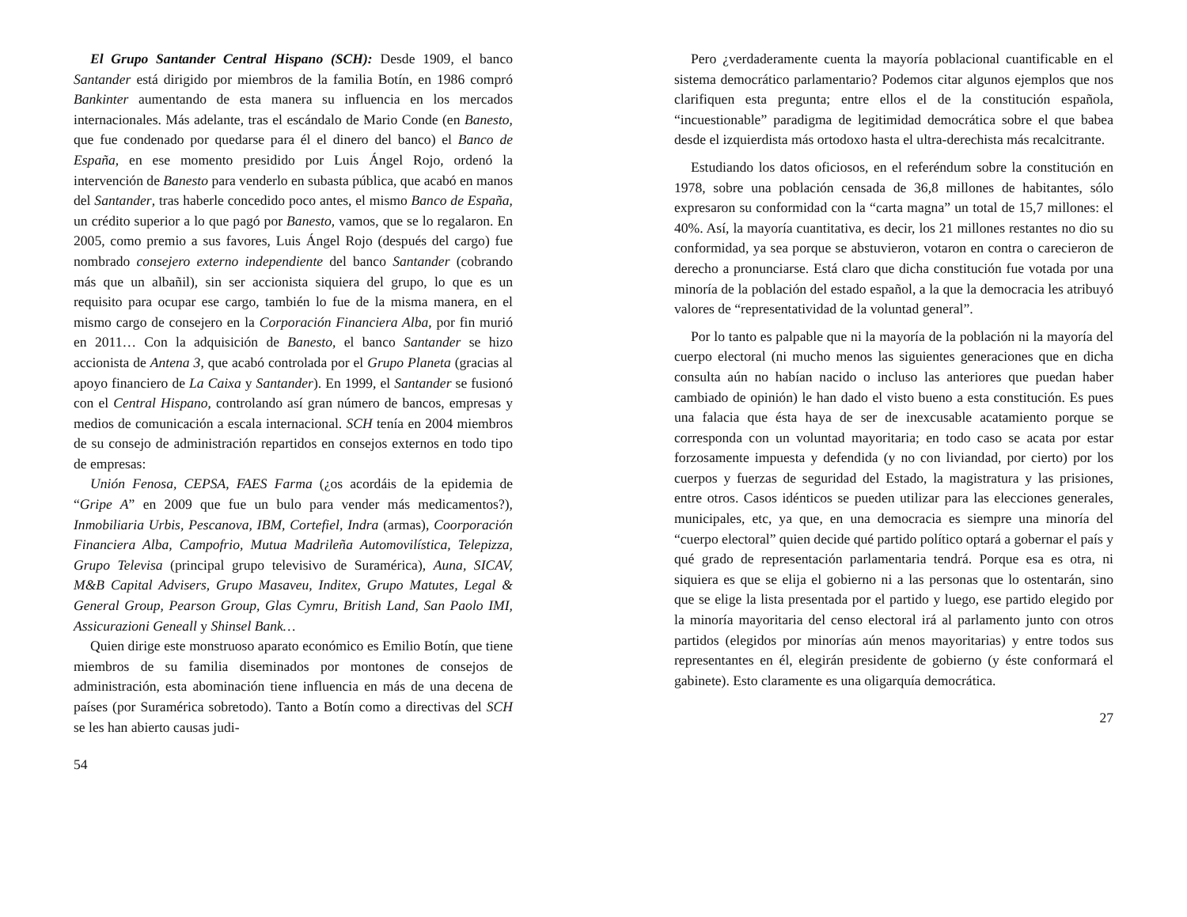El Grupo Santander Central Hispano (SCH): Desde 1909, el banco Santander está dirigido por miembros de la familia Botín, en 1986 compró Bankinter aumentando de esta manera su influencia en los mercados internacionales. Más adelante, tras el escándalo de Mario Conde (en Banesto, que fue condenado por quedarse para él el dinero del banco) el Banco de España, en ese momento presidido por Luis Ángel Rojo, ordenó la intervención de Banesto para venderlo en subasta pública, que acabó en manos del Santander, tras haberle concedido poco antes, el mismo Banco de España, un crédito superior a lo que pagó por Banesto, vamos, que se lo regalaron. En 2005, como premio a sus favores, Luis Ángel Rojo (después del cargo) fue nombrado consejero externo independiente del banco Santander (cobrando más que un albañil), sin ser accionista siquiera del grupo, lo que es un requisito para ocupar ese cargo, también lo fue de la misma manera, en el mismo cargo de consejero en la Corporación Financiera Alba, por fin murió en 2011… Con la adquisición de Banesto, el banco Santander se hizo accionista de Antena 3, que acabó controlada por el Grupo Planeta (gracias al apoyo financiero de La Caixa y Santander). En 1999, el Santander se fusionó con el Central Hispano, controlando así gran número de bancos, empresas y medios de comunicación a escala internacional. SCH tenía en 2004 miembros de su consejo de administración repartidos en consejos externos en todo tipo de empresas:
Unión Fenosa, CEPSA, FAES Farma (¿os acordáis de la epidemia de “Gripe A” en 2009 que fue un bulo para vender más medicamentos?), Inmobiliaria Urbis, Pescanova, IBM, Cortefiel, Indra (armas), Coorporación Financiera Alba, Campofrio, Mutua Madrileña Automovilística, Telepizza, Grupo Televisa (principal grupo televisivo de Suramérica), Auna, SICAV, M&B Capital Advisers, Grupo Masaveu, Inditex, Grupo Matutes, Legal & General Group, Pearson Group, Glas Cymru, British Land, San Paolo IMI, Assicurazioni Geneall y Shinsel Bank…
Quien dirige este monstruoso aparato económico es Emilio Botín, que tiene miembros de su familia diseminados por montones de consejos de administración, esta abominación tiene influencia en más de una decena de países (por Suramérica sobretodo). Tanto a Botín como a directivas del SCH se les han abierto causas judi-
54
Pero ¿verdaderamente cuenta la mayoría poblacional cuantificable en el sistema democrático parlamentario? Podemos citar algunos ejemplos que nos clarifiquen esta pregunta; entre ellos el de la constitución española, “incuestionable” paradigma de legitimidad democrática sobre el que babea desde el izquierdista más ortodoxo hasta el ultra-derechista más recalcitrante.
Estudiando los datos oficiosos, en el referéndum sobre la constitución en 1978, sobre una población censada de 36,8 millones de habitantes, sólo expresaron su conformidad con la “carta magna” un total de 15,7 millones: el 40%. Así, la mayoría cuantitativa, es decir, los 21 millones restantes no dio su conformidad, ya sea porque se abstuvieron, votaron en contra o carecieron de derecho a pronunciarse. Está claro que dicha constitución fue votada por una minoría de la población del estado español, a la que la democracia les atribuyó valores de “representatividad de la voluntad general”.
Por lo tanto es palpable que ni la mayoría de la población ni la mayoría del cuerpo electoral (ni mucho menos las siguientes generaciones que en dicha consulta aún no habían nacido o incluso las anteriores que puedan haber cambiado de opinión) le han dado el visto bueno a esta constitución. Es pues una falacia que ésta haya de ser de inexcusable acatamiento porque se corresponda con un voluntad mayoritaria; en todo caso se acata por estar forzosamente impuesta y defendida (y no con liviandad, por cierto) por los cuerpos y fuerzas de seguridad del Estado, la magistratura y las prisiones, entre otros. Casos idénticos se pueden utilizar para las elecciones generales, municipales, etc, ya que, en una democracia es siempre una minoría del “cuerpo electoral” quien decide qué partido político optará a gobernar el país y qué grado de representación parlamentaria tendrá. Porque esa es otra, ni siquiera es que se elija el gobierno ni a las personas que lo ostentarán, sino que se elige la lista presentada por el partido y luego, ese partido elegido por la minoría mayoritaria del censo electoral irá al parlamento junto con otros partidos (elegidos por minorías aún menos mayoritarias) y entre todos sus representantes en él, elegirán presidente de gobierno (y éste conformará el gabinete). Esto claramente es una oligarquía democrática.
27